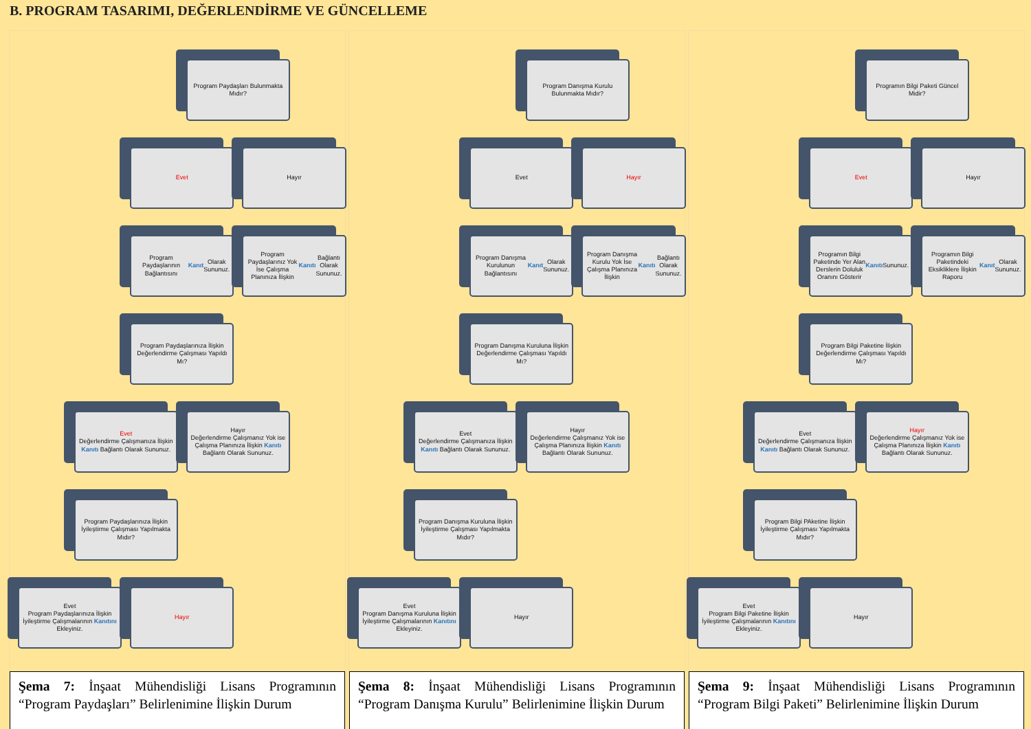B. PROGRAM TASARIMI, DEĞERLENDİRME VE GÜNCELLEME
Program Paydaşları Bulunmakta Mıdır?
Evet
Hayır
Program Paydaşlarının Bağlantısını Kanıt Olarak Sununuz.
Program Paydaşlarınız Yok İse Çalışma Planınıza İlişkin Kanıtı Bağlantı Olarak Sununuz.
Program Paydaşlarınıza İlişkin Değerlendirme Çalışması Yapıldı Mı?
Evet
Değerlendirme Çalışmanıza İlişkin Kanıtı Bağlantı Olarak Sununuz.
Hayır
Değerlendirme Çalışmanız Yok ise Çalışma Planınıza İlişkin Kanıtı Bağlantı Olarak Sununuz.
Program Paydaşlarınıza İlişkin İyileştirme Çalışması Yapılmakta Mıdır?
Evet
Program Paydaşlarınıza İlişkin İyileştirme Çalışmalarının Kanıtını Ekleyiniz.
Hayır
Şema 7: İnşaat Mühendisliği Lisans Programının “Program Paydaşları” Belirlenimine İlişkin Durum
Program Danışma Kurulu Bulunmakta Mıdır?
Evet
Hayır
Program Danışma Kurulunun Bağlantısını Kanıt Olarak Sununuz.
Program Danışma Kurulu Yok İse Çalışma Planınıza İlişkin Kanıtı Bağlantı Olarak Sununuz.
Program Danışma Kuruluna İlişkin Değerlendirme Çalışması Yapıldı Mı?
Evet
Değerlendirme Çalışmanıza İlişkin Kanıtı Bağlantı Olarak Sununuz.
Hayır
Değerlendirme Çalışmanız Yok ise Çalışma Planınıza İlişkin Kanıtı Bağlantı Olarak Sununuz.
Program Danışma Kuruluna İlişkin İyileştirme Çalışması Yapılmakta Mıdır?
Evet
Program Danışma Kuruluna İlişkin İyileştirme Çalışmalarının Kanıtını Ekleyiniz.
Hayır
Şema 8: İnşaat Mühendisliği Lisans Programının “Program Danışma Kurulu” Belirlenimine İlişkin Durum
Programın Bilgi Paketi Güncel Midir?
Evet
Hayır
Programın Bilgi Paketinde Yer Alan Derslerin Doluluk Oranını Gösterir Kanıtı Sununuz.
Programın Bilgi Paketindeki Eksikliklere İlişkin Raporu Kanıt Olarak Sununuz.
Program Bilgi Paketine İlişkin Değerlendirme Çalışması Yapıldı Mı?
Evet
Değerlendirme Çalışmanıza İlişkin Kanıtı Bağlantı Olarak Sununuz.
Hayır
Değerlendirme Çalışmanız Yok ise Çalışma Planınıza İlişkin Kanıtı Bağlantı Olarak Sununuz.
Program Bilgi PAketine İlişkin İyileştirme Çalışması Yapılmakta Mıdır?
Evet
Program Bilgi Paketine İlişkin İyileştirme Çalışmalarının Kanıtını Ekleyiniz.
Hayır
Şema 9: İnşaat Mühendisliği Lisans Programının “Program Bilgi Paketi” Belirlenimine İlişkin Durum